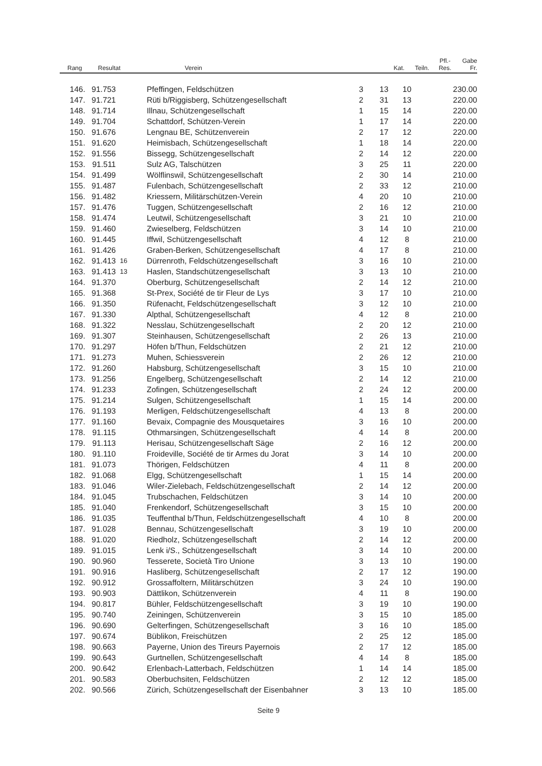| Rang | Resultat | | Verein | Kat. | Teiln. | Pfl.- Res. | Gabe Fr. |
| --- | --- | --- | --- | --- | --- | --- | --- |
| 146. | 91.753 | | | Pfeffingen, Feldschützen | 3 | 13 | 10 | 230.00 |
| 147. | 91.721 | | | Rüti b/Riggisberg, Schützengesellschaft | 2 | 31 | 13 | 220.00 |
| 148. | 91.714 | | | Illnau, Schützengesellschaft | 1 | 15 | 14 | 220.00 |
| 149. | 91.704 | | | Schattdorf, Schützen-Verein | 1 | 17 | 14 | 220.00 |
| 150. | 91.676 | | | Lengnau BE, Schützenverein | 2 | 17 | 12 | 220.00 |
| 151. | 91.620 | | | Heimisbach, Schützengesellschaft | 1 | 18 | 14 | 220.00 |
| 152. | 91.556 | | | Bissegg, Schützengesellschaft | 2 | 14 | 12 | 220.00 |
| 153. | 91.511 | | | Sulz AG, Talschützen | 3 | 25 | 11 | 220.00 |
| 154. | 91.499 | | | Wölflinswil, Schützengesellschaft | 2 | 30 | 14 | 210.00 |
| 155. | 91.487 | | | Fulenbach, Schützengesellschaft | 2 | 33 | 12 | 210.00 |
| 156. | 91.482 | | | Kriessern, Militärschützen-Verein | 4 | 20 | 10 | 210.00 |
| 157. | 91.476 | | | Tuggen, Schützengesellschaft | 2 | 16 | 12 | 210.00 |
| 158. | 91.474 | | | Leutwil, Schützengesellschaft | 3 | 21 | 10 | 210.00 |
| 159. | 91.460 | | | Zwieselberg, Feldschützen | 3 | 14 | 10 | 210.00 |
| 160. | 91.445 | | | Iffwil, Schützengesellschaft | 4 | 12 | 8 | 210.00 |
| 161. | 91.426 | | | Graben-Berken, Schützengesellschaft | 4 | 17 | 8 | 210.00 |
| 162. | 91.413 | 16 | | Dürrenroth, Feldschützengesellschaft | 3 | 16 | 10 | 210.00 |
| 163. | 91.413 | 13 | | Haslen, Standschützengesellschaft | 3 | 13 | 10 | 210.00 |
| 164. | 91.370 | | | Oberburg, Schützengesellschaft | 2 | 14 | 12 | 210.00 |
| 165. | 91.368 | | | St-Prex, Société de tir Fleur de Lys | 3 | 17 | 10 | 210.00 |
| 166. | 91.350 | | | Rüfenacht, Feldschützengesellschaft | 3 | 12 | 10 | 210.00 |
| 167. | 91.330 | | | Alpthal, Schützengesellschaft | 4 | 12 | 8 | 210.00 |
| 168. | 91.322 | | | Nesslau, Schützengesellschaft | 2 | 20 | 12 | 210.00 |
| 169. | 91.307 | | | Steinhausen, Schützengesellschaft | 2 | 26 | 13 | 210.00 |
| 170. | 91.297 | | | Höfen b/Thun, Feldschützen | 2 | 21 | 12 | 210.00 |
| 171. | 91.273 | | | Muhen, Schiessverein | 2 | 26 | 12 | 210.00 |
| 172. | 91.260 | | | Habsburg, Schützengesellschaft | 3 | 15 | 10 | 210.00 |
| 173. | 91.256 | | | Engelberg, Schützengesellschaft | 2 | 14 | 12 | 210.00 |
| 174. | 91.233 | | | Zofingen, Schützengesellschaft | 2 | 24 | 12 | 200.00 |
| 175. | 91.214 | | | Sulgen, Schützengesellschaft | 1 | 15 | 14 | 200.00 |
| 176. | 91.193 | | | Merligen, Feldschützengesellschaft | 4 | 13 | 8 | 200.00 |
| 177. | 91.160 | | | Bevaix, Compagnie des Mousquetaires | 3 | 16 | 10 | 200.00 |
| 178. | 91.115 | | | Othmarsingen, Schützengesellschaft | 4 | 14 | 8 | 200.00 |
| 179. | 91.113 | | | Herisau, Schützengesellschaft Säge | 2 | 16 | 12 | 200.00 |
| 180. | 91.110 | | | Froideville, Société de tir Armes du Jorat | 3 | 14 | 10 | 200.00 |
| 181. | 91.073 | | | Thörigen, Feldschützen | 4 | 11 | 8 | 200.00 |
| 182. | 91.068 | | | Elgg, Schützengesellschaft | 1 | 15 | 14 | 200.00 |
| 183. | 91.046 | | | Wiler-Zielebach, Feldschützengesellschaft | 2 | 14 | 12 | 200.00 |
| 184. | 91.045 | | | Trubschachen, Feldschützen | 3 | 14 | 10 | 200.00 |
| 185. | 91.040 | | | Frenkendorf, Schützengesellschaft | 3 | 15 | 10 | 200.00 |
| 186. | 91.035 | | | Teuffenthal b/Thun, Feldschützengesellschaft | 4 | 10 | 8 | 200.00 |
| 187. | 91.028 | | | Bennau, Schützengesellschaft | 3 | 19 | 10 | 200.00 |
| 188. | 91.020 | | | Riedholz, Schützengesellschaft | 2 | 14 | 12 | 200.00 |
| 189. | 91.015 | | | Lenk i/S., Schützengesellschaft | 3 | 14 | 10 | 200.00 |
| 190. | 90.960 | | | Tesserete, Società Tiro Unione | 3 | 13 | 10 | 190.00 |
| 191. | 90.916 | | | Hasliberg, Schützengesellschaft | 2 | 17 | 12 | 190.00 |
| 192. | 90.912 | | | Grossaffoltern, Militärschützen | 3 | 24 | 10 | 190.00 |
| 193. | 90.903 | | | Dättlikon, Schützenverein | 4 | 11 | 8 | 190.00 |
| 194. | 90.817 | | | Bühler, Feldschützengesellschaft | 3 | 19 | 10 | 190.00 |
| 195. | 90.740 | | | Zeiningen, Schützenverein | 3 | 15 | 10 | 185.00 |
| 196. | 90.690 | | | Gelterfingen, Schützengesellschaft | 3 | 16 | 10 | 185.00 |
| 197. | 90.674 | | | Büblikon, Freischützen | 2 | 25 | 12 | 185.00 |
| 198. | 90.663 | | | Payerne, Union des Tireurs Payernois | 2 | 17 | 12 | 185.00 |
| 199. | 90.643 | | | Gurtnellen, Schützengesellschaft | 4 | 14 | 8 | 185.00 |
| 200. | 90.642 | | | Erlenbach-Latterbach, Feldschützen | 1 | 14 | 14 | 185.00 |
| 201. | 90.583 | | | Oberbuchsiten, Feldschützen | 2 | 12 | 12 | 185.00 |
| 202. | 90.566 | | | Zürich, Schützengesellschaft der Eisenbahner | 3 | 13 | 10 | 185.00 |
Seite 9